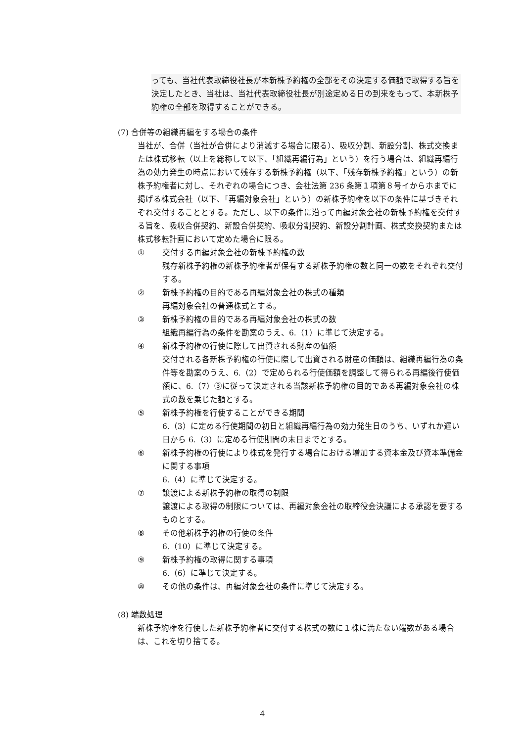っても、当社代表取締役社長が本新株予約権の全部をその決定する価額で取得する旨を決定したとき、当社は、当社代表取締役社長が別途定める日の到来をもって、本新株予約権の全部を取得することができる。
(7) 合併等の組織再編をする場合の条件
当社が、合併（当社が合併により消滅する場合に限る）、吸収分割、新設分割、株式交換または株式移転（以上を総称して以下、「組織再編行為」という）を行う場合は、組織再編行為の効力発生の時点において残存する新株予約権（以下、「残存新株予約権」という）の新株予約権者に対し、それぞれの場合につき、会社法第 236 条第１項第８号イからホまでに掲げる株式会社（以下、「再編対象会社」という）の新株予約権を以下の条件に基づきそれぞれ交付することとする。ただし、以下の条件に沿って再編対象会社の新株予約権を交付する旨を、吸収合併契約、新設合併契約、吸収分割契約、新設分割計画、株式交換契約または株式移転計画において定めた場合に限る。
① 交付する再編対象会社の新株予約権の数
残存新株予約権の新株予約権者が保有する新株予約権の数と同一の数をそれぞれ交付する。
② 新株予約権の目的である再編対象会社の株式の種類
再編対象会社の普通株式とする。
③ 新株予約権の目的である再編対象会社の株式の数
組織再編行為の条件を勘案のうえ、6.（1）に準じて決定する。
④ 新株予約権の行使に際して出資される財産の価額
交付される各新株予約権の行使に際して出資される財産の価額は、組織再編行為の条件等を勘案のうえ、6.（2）で定められる行使価額を調整して得られる再編後行使価額に、6.（7）③に従って決定される当該新株予約権の目的である再編対象会社の株式の数を乗じた額とする。
⑤ 新株予約権を行使することができる期間
6.（3）に定める行使期間の初日と組織再編行為の効力発生日のうち、いずれか遅い日から 6.（3）に定める行使期間の末日までとする。
⑥ 新株予約権の行使により株式を発行する場合における増加する資本金及び資本準備金に関する事項
6.（4）に準じて決定する。
⑦ 譲渡による新株予約権の取得の制限
譲渡による取得の制限については、再編対象会社の取締役会決議による承認を要するものとする。
⑧ その他新株予約権の行使の条件
6.（10）に準じて決定する。
⑨ 新株予約権の取得に関する事項
6.（6）に準じて決定する。
⑩ その他の条件は、再編対象会社の条件に準じて決定する。
(8) 端数処理
新株予約権を行使した新株予約権者に交付する株式の数に１株に満たない端数がある場合は、これを切り捨てる。
4